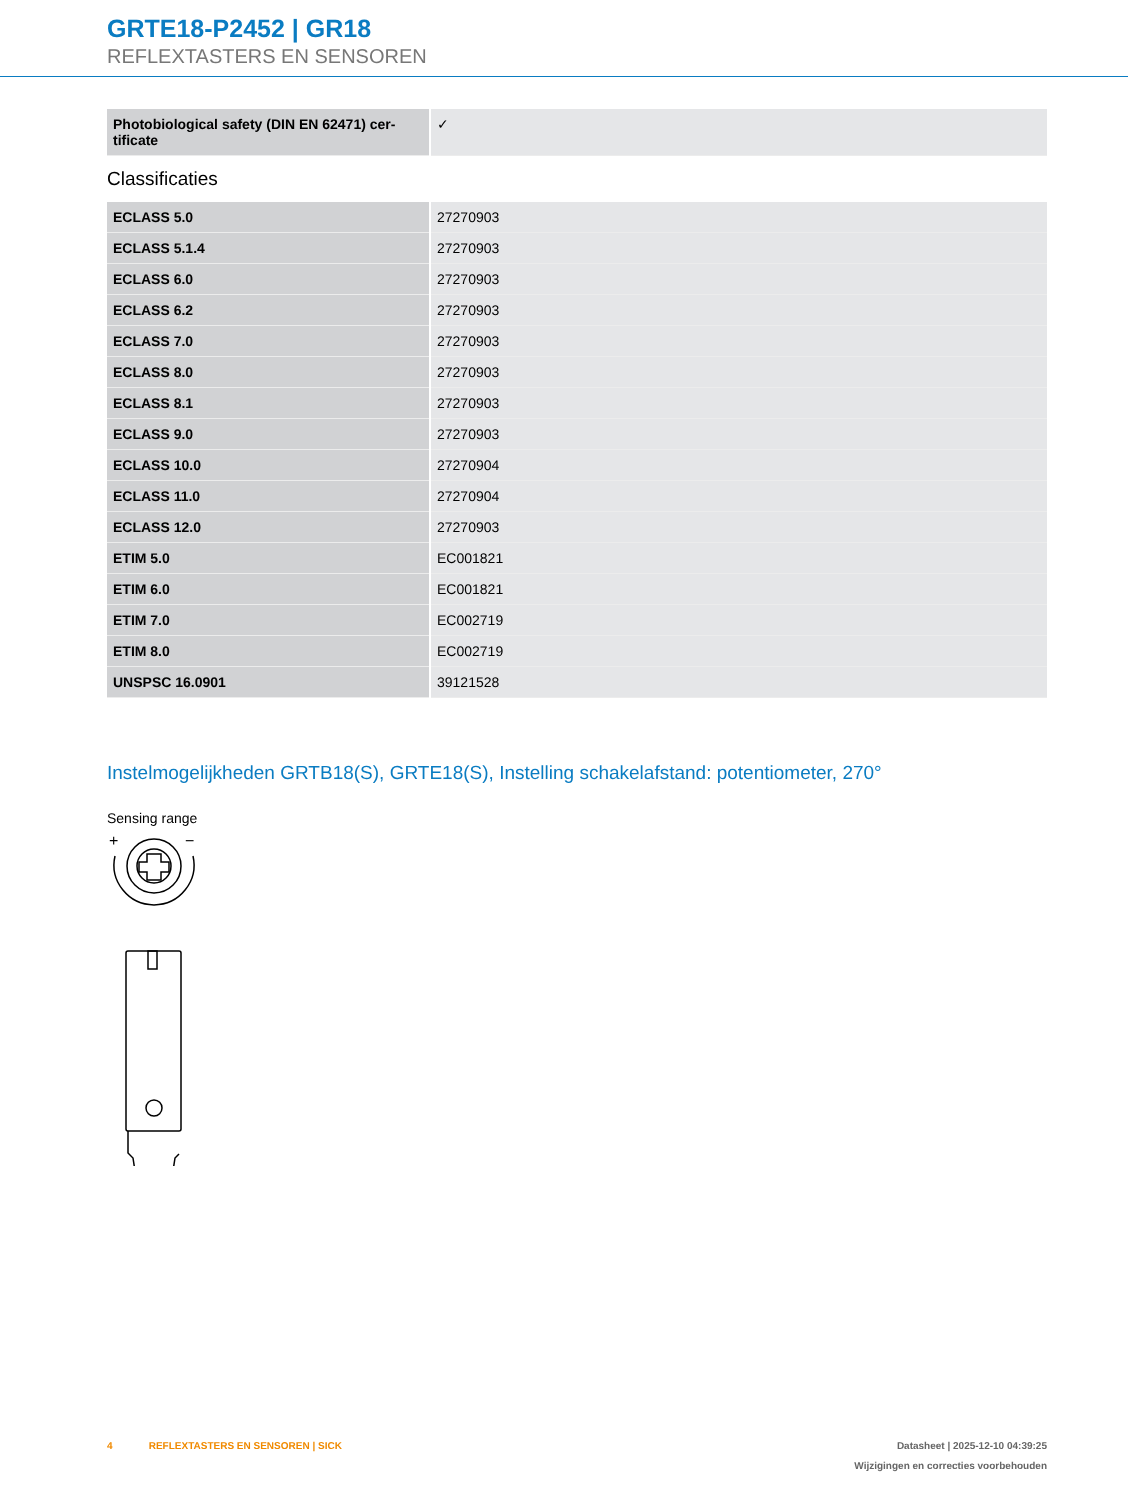GRTE18-P2452 | GR18
REFLEXTASTERS EN SENSOREN
| Photobiological safety (DIN EN 62471) cer- tificate | ✓ |
Classificaties
| ECLASS 5.0 | 27270903 |
| ECLASS 5.1.4 | 27270903 |
| ECLASS 6.0 | 27270903 |
| ECLASS 6.2 | 27270903 |
| ECLASS 7.0 | 27270903 |
| ECLASS 8.0 | 27270903 |
| ECLASS 8.1 | 27270903 |
| ECLASS 9.0 | 27270903 |
| ECLASS 10.0 | 27270904 |
| ECLASS 11.0 | 27270904 |
| ECLASS 12.0 | 27270903 |
| ETIM 5.0 | EC001821 |
| ETIM 6.0 | EC001821 |
| ETIM 7.0 | EC002719 |
| ETIM 8.0 | EC002719 |
| UNSPSC 16.0901 | 39121528 |
Instelmogelijkheden GRTB18(S), GRTE18(S), Instelling schakelafstand: potentiometer, 270°
Sensing range
+
−
4 REFLEXTASTERS EN SENSOREN | SICK Datasheet | 2025-12-10 04:39:25
Wijzigingen en correcties voorbehouden